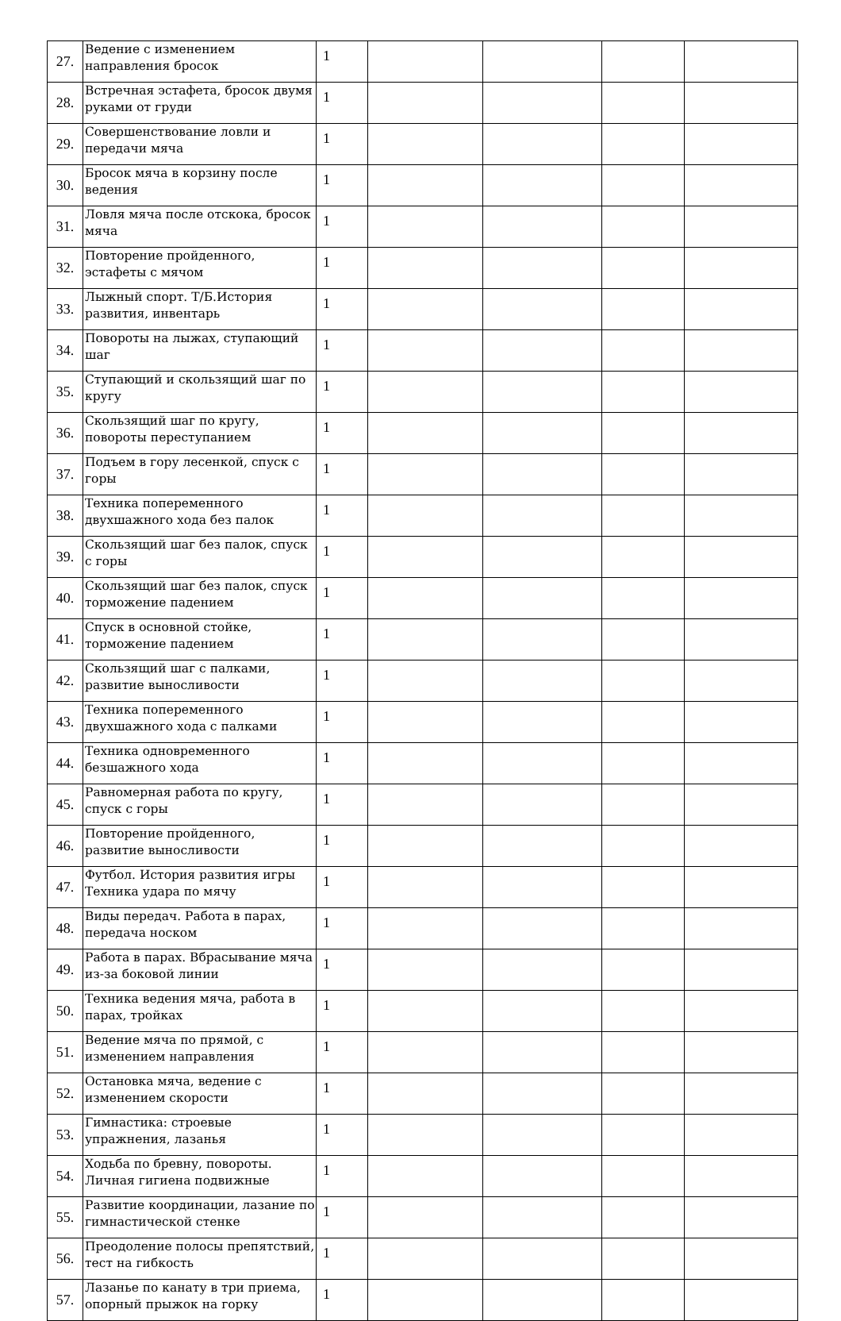| 27. | Ведение с изменением направления бросок | 1 | | | | |
| 28. | Встречная эстафета, бросок двумя руками от груди | 1 | | | | |
| 29. | Совершенствование ловли и передачи мяча | 1 | | | | |
| 30. | Бросок мяча в корзину после ведения | 1 | | | | |
| 31. | Ловля мяча после отскока, бросок мяча | 1 | | | | |
| 32. | Повторение пройденного, эстафеты с мячом | 1 | | | | |
| 33. | Лыжный спорт. Т/Б.История развития, инвентарь | 1 | | | | |
| 34. | Повороты на лыжах, ступающий шаг | 1 | | | | |
| 35. | Ступающий и скользящий шаг по кругу | 1 | | | | |
| 36. | Скользящий шаг по кругу, повороты переступанием | 1 | | | | |
| 37. | Подъем в гору лесенкой, спуск с горы | 1 | | | | |
| 38. | Техника попеременного двухшажного хода без палок | 1 | | | | |
| 39. | Скользящий шаг без палок, спуск с горы | 1 | | | | |
| 40. | Скользящий шаг без палок, спуск торможение падением | 1 | | | | |
| 41. | Спуск в основной стойке, торможение падением | 1 | | | | |
| 42. | Скользящий шаг с палками, развитие выносливости | 1 | | | | |
| 43. | Техника попеременного двухшажного хода с палками | 1 | | | | |
| 44. | Техника одновременного безшажного хода | 1 | | | | |
| 45. | Равномерная работа по кругу, спуск с горы | 1 | | | | |
| 46. | Повторение пройденного, развитие выносливости | 1 | | | | |
| 47. | Футбол. История развития игры Техника удара по мячу | 1 | | | | |
| 48. | Виды передач. Работа в парах, передача носком | 1 | | | | |
| 49. | Работа в парах. Вбрасывание мяча из-за боковой линии | 1 | | | | |
| 50. | Техника ведения мяча, работа в парах, тройках | 1 | | | | |
| 51. | Ведение мяча по прямой, с изменением направления | 1 | | | | |
| 52. | Остановка мяча, ведение с изменением скорости | 1 | | | | |
| 53. | Гимнастика: строевые упражнения, лазанья | 1 | | | | |
| 54. | Ходьба по бревну, повороты. Личная гигиена подвижные | 1 | | | | |
| 55. | Развитие координации, лазание по гимнастической стенке | 1 | | | | |
| 56. | Преодоление полосы препятствий, тест на гибкость | 1 | | | | |
| 57. | Лазанье по канату в три приема, опорный прыжок на горку | 1 | | | | |